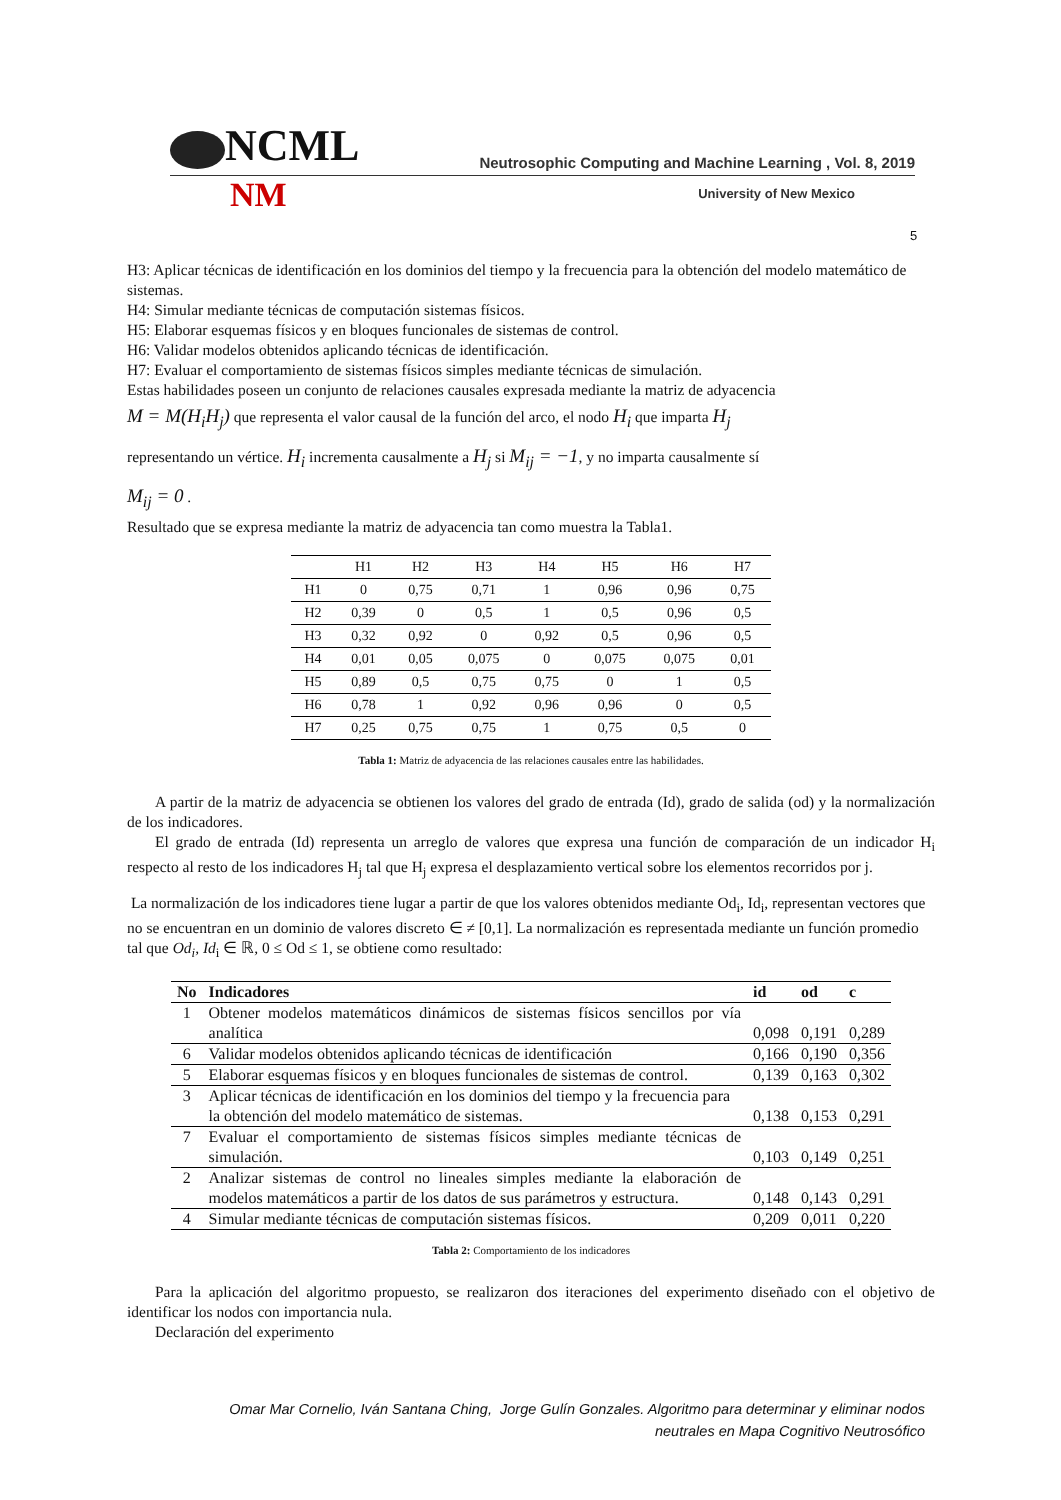NCML Neutrosophic Computing and Machine Learning , Vol. 8, 2019
NM University of New Mexico
5
H3: Aplicar técnicas de identificación en los dominios del tiempo y la frecuencia para la obtención del modelo matemático de sistemas.
H4: Simular mediante técnicas de computación sistemas físicos.
H5: Elaborar esquemas físicos y en bloques funcionales de sistemas de control.
H6: Validar modelos obtenidos aplicando técnicas de identificación.
H7: Evaluar el comportamiento de sistemas físicos simples mediante técnicas de simulación.
Estas habilidades poseen un conjunto de relaciones causales expresada mediante la matriz de adyacencia
M = M(H<sub>i</sub>H<sub>j</sub>) que representa el valor causal de la función del arco, el nodo H<sub>i</sub> que imparta H<sub>j</sub>
representando un vértice. H<sub>i</sub> incrementa causalmente a H<sub>j</sub> si M<sub>ij</sub> = −1, y no imparta causalmente sí
M<sub>ij</sub> = 0 .
Resultado que se expresa mediante la matriz de adyacencia tan como muestra la Tabla1.
| | H1 | H2 | H3 | H4 | H5 | H6 | H7 |
| --- | --- | --- | --- | --- | --- | --- | --- |
| H1 | 0 | 0,75 | 0,71 | 1 | 0,96 | 0,96 | 0,75 |
| H2 | 0,39 | 0 | 0,5 | 1 | 0,5 | 0,96 | 0,5 |
| H3 | 0,32 | 0,92 | 0 | 0,92 | 0,5 | 0,96 | 0,5 |
| H4 | 0,01 | 0,05 | 0,075 | 0 | 0,075 | 0,075 | 0,01 |
| H5 | 0,89 | 0,5 | 0,75 | 0,75 | 0 | 1 | 0,5 |
| H6 | 0,78 | 1 | 0,92 | 0,96 | 0,96 | 0 | 0,5 |
| H7 | 0,25 | 0,75 | 0,75 | 1 | 0,75 | 0,5 | 0 |
Tabla 1: Matriz de adyacencia de las relaciones causales entre las habilidades.
A partir de la matriz de adyacencia se obtienen los valores del grado de entrada (Id), grado de salida (od) y la normalización de los indicadores.
El grado de entrada (Id) representa un arreglo de valores que expresa una función de comparación de un indicador H<sub>i</sub> respecto al resto de los indicadores H<sub>j</sub> tal que H<sub>j</sub> expresa el desplazamiento vertical sobre los elementos recorridos por j.
La normalización de los indicadores tiene lugar a partir de que los valores obtenidos mediante Od<sub>i</sub>, Id<sub>i</sub>, representan vectores que no se encuentran en un dominio de valores discreto ∈ ≠ [0,1]. La normalización es representada mediante un función promedio tal que Od<sub>i</sub>, Id<sub>i</sub> ∈ ℝ, 0 ≤ Od ≤ 1, se obtiene como resultado:
| No | Indicadores | id | od | c |
| --- | --- | --- | --- | --- |
| 1 | Obtener modelos matemáticos dinámicos de sistemas físicos sencillos por vía analítica | 0,098 | 0,191 | 0,289 |
| 6 | Validar modelos obtenidos aplicando técnicas de identificación | 0,166 | 0,190 | 0,356 |
| 5 | Elaborar esquemas físicos y en bloques funcionales de sistemas de control. | 0,139 | 0,163 | 0,302 |
| 3 | Aplicar técnicas de identificación en los dominios del tiempo y la frecuencia para la obtención del modelo matemático de sistemas. | 0,138 | 0,153 | 0,291 |
| 7 | Evaluar el comportamiento de sistemas físicos simples mediante técnicas de simulación. | 0,103 | 0,149 | 0,251 |
| 2 | Analizar sistemas de control no lineales simples mediante la elaboración de modelos matemáticos a partir de los datos de sus parámetros y estructura. | 0,148 | 0,143 | 0,291 |
| 4 | Simular mediante técnicas de computación sistemas físicos. | 0,209 | 0,011 | 0,220 |
Tabla 2: Comportamiento de los indicadores
Para la aplicación del algoritmo propuesto, se realizaron dos iteraciones del experimento diseñado con el objetivo de identificar los nodos con importancia nula.
Declaración del experimento
Omar Mar Cornelio, Iván Santana Ching, Jorge Gulín Gonzales. Algoritmo para determinar y eliminar nodos
neutrales en Mapa Cognitivo Neutrosófico